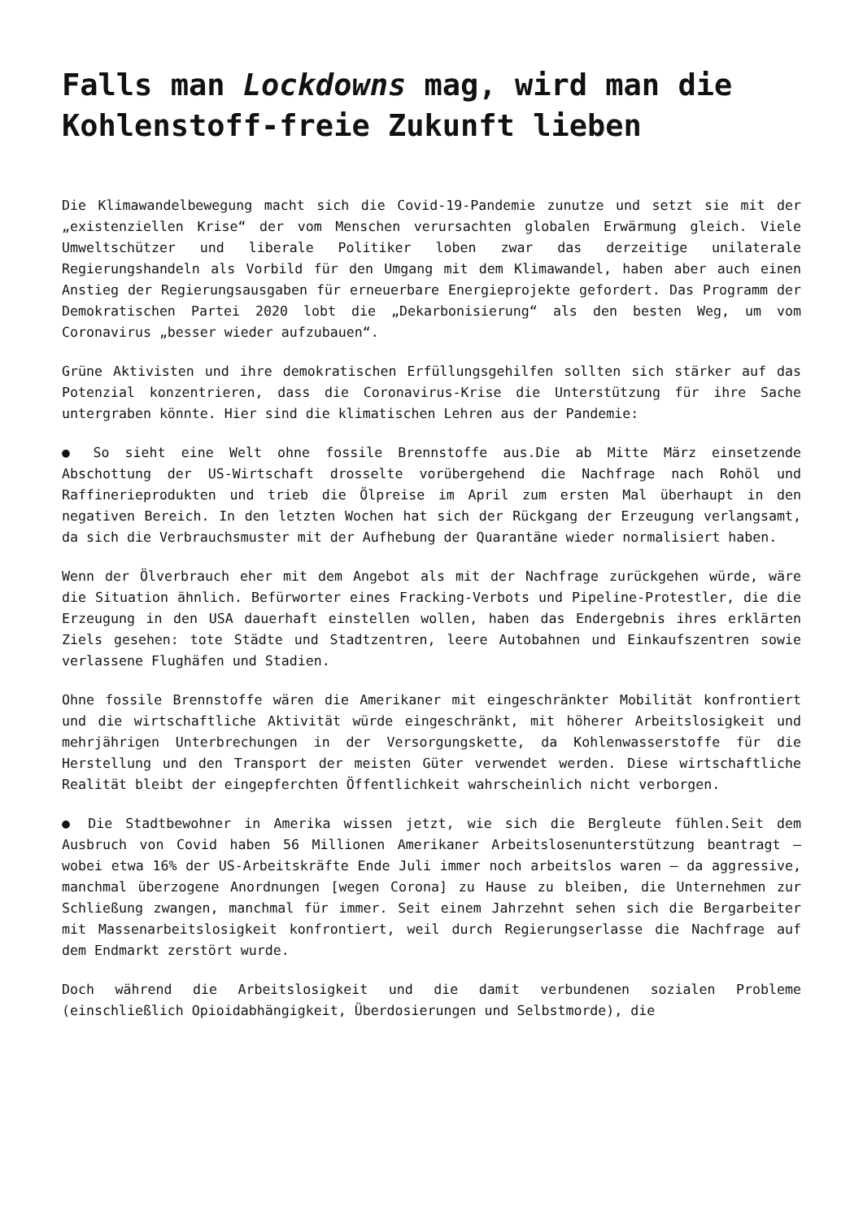Falls man Lockdowns mag, wird man die Kohlenstoff-freie Zukunft lieben
Die Klimawandelbewegung macht sich die Covid-19-Pandemie zunutze und setzt sie mit der „existenziellen Krise“ der vom Menschen verursachten globalen Erwärmung gleich. Viele Umweltschützer und liberale Politiker loben zwar das derzeitige unilaterale Regierungshandeln als Vorbild für den Umgang mit dem Klimawandel, haben aber auch einen Anstieg der Regierungsausgaben für erneuerbare Energieprojekte gefordert. Das Programm der Demokratischen Partei 2020 lobt die „Dekarbonisierung“ als den besten Weg, um vom Coronavirus „besser wieder aufzubauen“.
Grüne Aktivisten und ihre demokratischen Erfüllungsgehilfen sollten sich stärker auf das Potenzial konzentrieren, dass die Coronavirus-Krise die Unterstützung für ihre Sache untergraben könnte. Hier sind die klimatischen Lehren aus der Pandemie:
● So sieht eine Welt ohne fossile Brennstoffe aus.Die ab Mitte März einsetzende Abschottung der US-Wirtschaft drosselte vorübergehend die Nachfrage nach Rohöl und Raffinerieprodukten und trieb die Ölpreise im April zum ersten Mal überhaupt in den negativen Bereich. In den letzten Wochen hat sich der Rückgang der Erzeugung verlangsamt, da sich die Verbrauchsmuster mit der Aufhebung der Quarantäne wieder normalisiert haben.
Wenn der Ölverbrauch eher mit dem Angebot als mit der Nachfrage zurückgehen würde, wäre die Situation ähnlich. Befürworter eines Fracking-Verbots und Pipeline-Protestler, die die Erzeugung in den USA dauerhaft einstellen wollen, haben das Endergebnis ihres erklärten Ziels gesehen: tote Städte und Stadtzentren, leere Autobahnen und Einkaufszentren sowie verlassene Flughäfen und Stadien.
Ohne fossile Brennstoffe wären die Amerikaner mit eingeschränkter Mobilität konfrontiert und die wirtschaftliche Aktivität würde eingeschränkt, mit höherer Arbeitslosigkeit und mehrjährigen Unterbrechungen in der Versorgungskette, da Kohlenwasserstoffe für die Herstellung und den Transport der meisten Güter verwendet werden. Diese wirtschaftliche Realität bleibt der eingepferchten Öffentlichkeit wahrscheinlich nicht verborgen.
● Die Stadtbewohner in Amerika wissen jetzt, wie sich die Bergleute fühlen.Seit dem Ausbruch von Covid haben 56 Millionen Amerikaner Arbeitslosenunterstützung beantragt – wobei etwa 16% der US-Arbeitskräfte Ende Juli immer noch arbeitslos waren – da aggressive, manchmal überzogene Anordnungen [wegen Corona] zu Hause zu bleiben, die Unternehmen zur Schließung zwangen, manchmal für immer. Seit einem Jahrzehnt sehen sich die Bergarbeiter mit Massenarbeitslosigkeit konfrontiert, weil durch Regierungserlasse die Nachfrage auf dem Endmarkt zerstört wurde.
Doch während die Arbeitslosigkeit und die damit verbundenen sozialen Probleme (einschließlich Opioidabhängigkeit, Überdosierungen und Selbstmorde), die